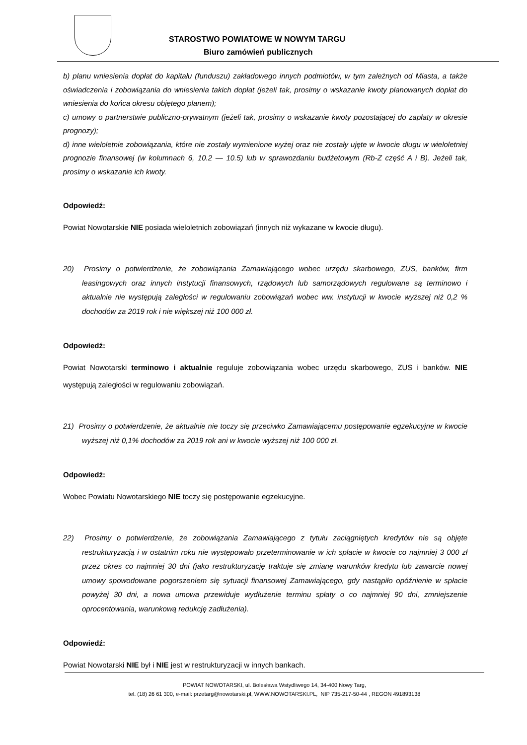STAROSTWO POWIATOWE W NOWYM TARGU
Biuro zamówień publicznych
b) planu wniesienia dopłat do kapitału (funduszu) zakładowego innych podmiotów, w tym zależnych od Miasta, a także oświadczenia i zobowiązania do wniesienia takich dopłat (jeżeli tak, prosimy o wskazanie kwoty planowanych dopłat do wniesienia do końca okresu objętego planem);
c) umowy o partnerstwie publiczno-prywatnym (jeżeli tak, prosimy o wskazanie kwoty pozostającej do zapłaty w okresie prognozy);
d) inne wieloletnie zobowiązania, które nie zostały wymienione wyżej oraz nie zostały ujęte w kwocie długu w wieloletniej prognozie finansowej (w kolumnach 6, 10.2 — 10.5) lub w sprawozdaniu budżetowym (Rb-Z część A i B). Jeżeli tak, prosimy o wskazanie ich kwoty.
Odpowiedź:
Powiat Nowotarskie NIE posiada wieloletnich zobowiązań (innych niż wykazane w kwocie długu).
20) Prosimy o potwierdzenie, że zobowiązania Zamawiającego wobec urzędu skarbowego, ZUS, banków, firm leasingowych oraz innych instytucji finansowych, rządowych lub samorządowych regulowane są terminowo i aktualnie nie występują zaległości w regulowaniu zobowiązań wobec ww. instytucji w kwocie wyższej niż 0,2 % dochodów za 2019 rok i nie większej niż 100 000 zł.
Odpowiedź:
Powiat Nowotarski terminowo i aktualnie reguluje zobowiązania wobec urzędu skarbowego, ZUS i banków. NIE występują zaległości w regulowaniu zobowiązań.
21) Prosimy o potwierdzenie, że aktualnie nie toczy się przeciwko Zamawiającemu postępowanie egzekucyjne w kwocie wyższej niż 0,1% dochodów za 2019 rok ani w kwocie wyższej niż 100 000 zł.
Odpowiedź:
Wobec Powiatu Nowotarskiego NIE toczy się postępowanie egzekucyjne.
22) Prosimy o potwierdzenie, że zobowiązania Zamawiającego z tytułu zaciągniętych kredytów nie są objęte restrukturyzacją i w ostatnim roku nie występowało przeterminowanie w ich spłacie w kwocie co najmniej 3 000 zł przez okres co najmniej 30 dni (jako restrukturyzację traktuje się zmianę warunków kredytu lub zawarcie nowej umowy spowodowane pogorszeniem się sytuacji finansowej Zamawiającego, gdy nastąpiło opóźnienie w spłacie powyżej 30 dni, a nowa umowa przewiduje wydłużenie terminu spłaty o co najmniej 90 dni, zmniejszenie oprocentowania, warunkową redukcję zadłużenia).
Odpowiedź:
Powiat Nowotarski NIE był i NIE jest w restrukturyzacji w innych bankach.
POWIAT NOWOTARSKI, ul. Bolesława Wstydliwego 14, 34-400 Nowy Targ,
tel. (18) 26 61 300, e-mail: przetarg@nowotarski.pl, WWW.NOWOTARSKI.PL, NIP 735-217-50-44 , REGON 491893138